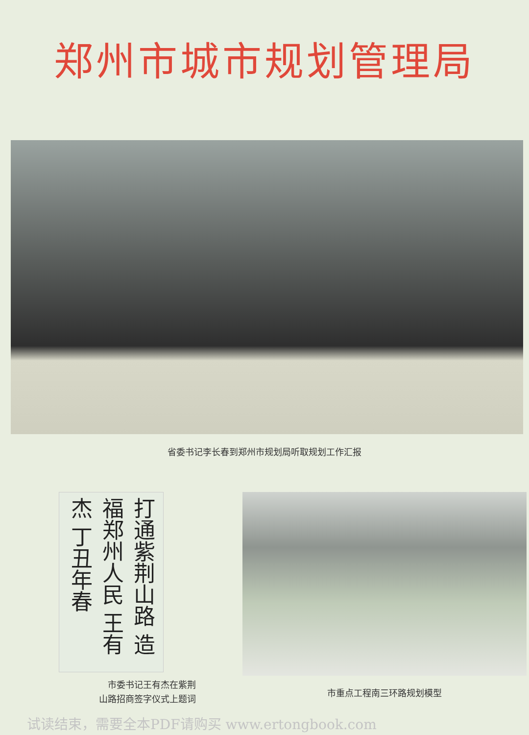郑州市城市规划管理局
省委书记李长春到郑州市规划局听取规划工作汇报
打通紫荆山路 造福郑州人民 王有杰 丁丑年春
市委书记王有杰在紫荆
山路招商签字仪式上题词
市重点工程南三环路规划模型
试读结束，需要全本PDF请购买 www.ertongbook.com